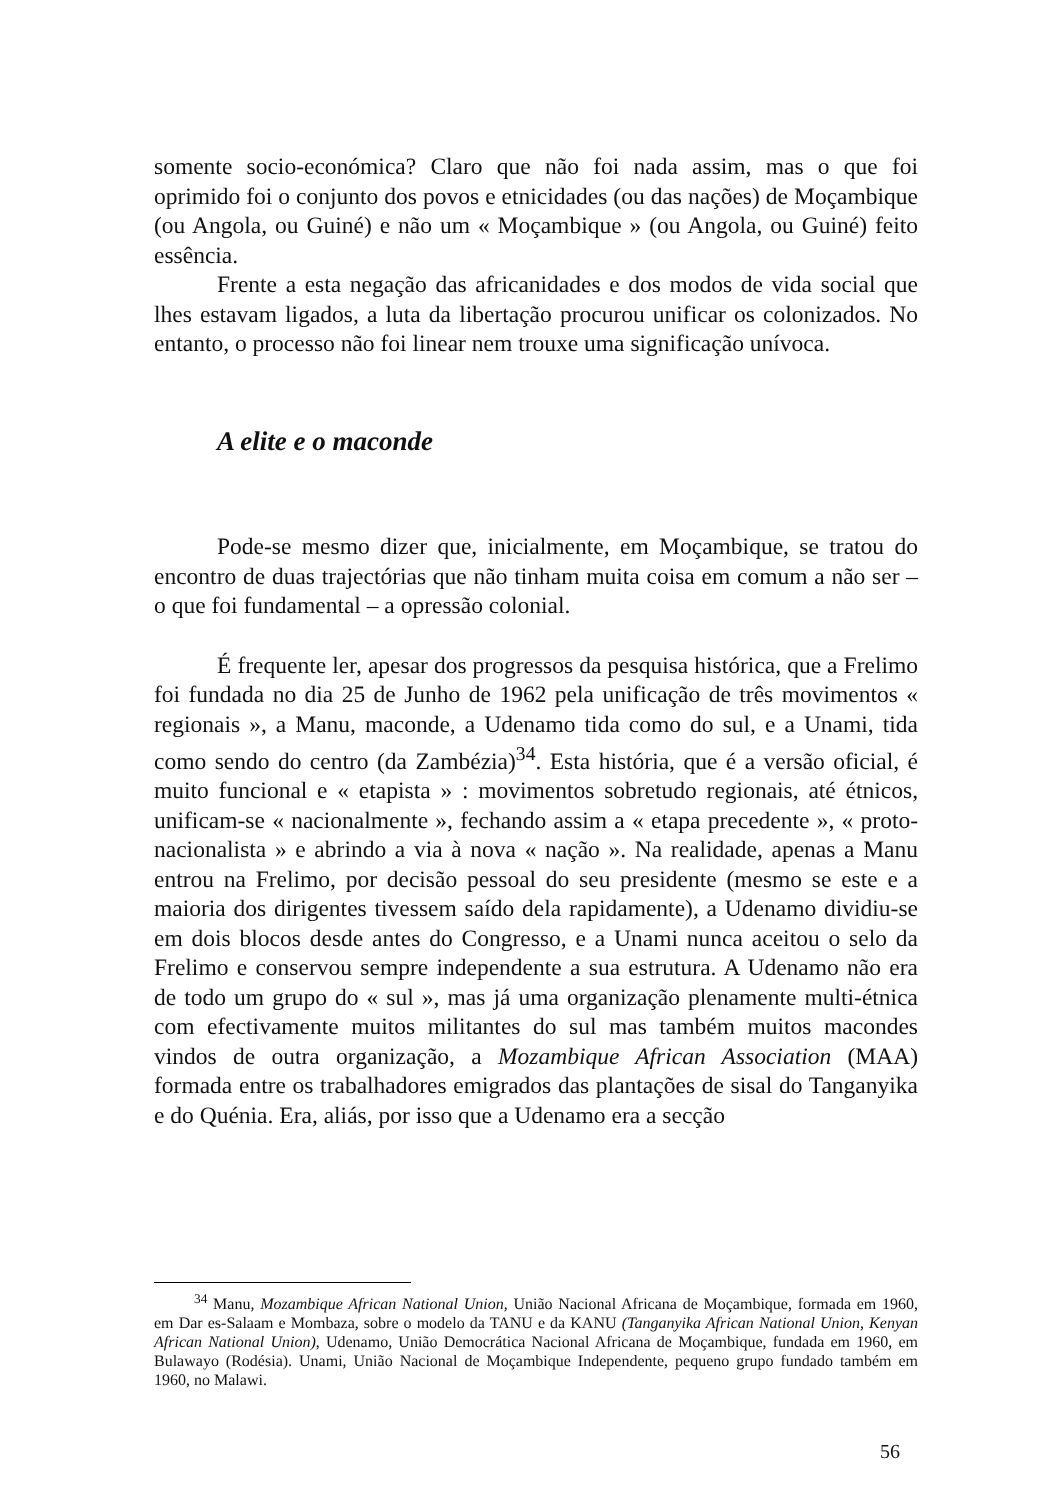somente socio-económica? Claro que não foi nada assim, mas o que foi oprimido foi o conjunto dos povos e etnicidades (ou das nações) de Moçambique (ou Angola, ou Guiné) e não um « Moçambique » (ou Angola, ou Guiné) feito essência.
Frente a esta negação das africanidades e dos modos de vida social que lhes estavam ligados, a luta da libertação procurou unificar os colonizados. No entanto, o processo não foi linear nem trouxe uma significação unívoca.
A elite e o maconde
Pode-se mesmo dizer que, inicialmente, em Moçambique, se tratou do encontro de duas trajectórias que não tinham muita coisa em comum a não ser – o que foi fundamental – a opressão colonial.
É frequente ler, apesar dos progressos da pesquisa histórica, que a Frelimo foi fundada no dia 25 de Junho de 1962 pela unificação de três movimentos « regionais », a Manu, maconde, a Udenamo tida como do sul, e a Unami, tida como sendo do centro (da Zambézia)<sup>34</sup>. Esta história, que é a versão oficial, é muito funcional e « etapista » : movimentos sobretudo regionais, até étnicos, unificam-se « nacionalmente », fechando assim a « etapa precedente », « proto-nacionalista » e abrindo a via à nova « nação ». Na realidade, apenas a Manu entrou na Frelimo, por decisão pessoal do seu presidente (mesmo se este e a maioria dos dirigentes tivessem saído dela rapidamente), a Udenamo dividiu-se em dois blocos desde antes do Congresso, e a Unami nunca aceitou o selo da Frelimo e conservou sempre independente a sua estrutura. A Udenamo não era de todo um grupo do « sul », mas já uma organização plenamente multi-étnica com efectivamente muitos militantes do sul mas também muitos macondes vindos de outra organização, a Mozambique African Association (MAA) formada entre os trabalhadores emigrados das plantações de sisal do Tanganyika e do Quénia. Era, aliás, por isso que a Udenamo era a secção
<sup>34</sup> Manu, Mozambique African National Union, União Nacional Africana de Moçambique, formada em 1960, em Dar es-Salaam e Mombaza, sobre o modelo da TANU e da KANU (Tanganyika African National Union, Kenyan African National Union), Udenamo, União Democrática Nacional Africana de Moçambique, fundada em 1960, em Bulawayo (Rodésia). Unami, União Nacional de Moçambique Independente, pequeno grupo fundado também em 1960, no Malawi.
56